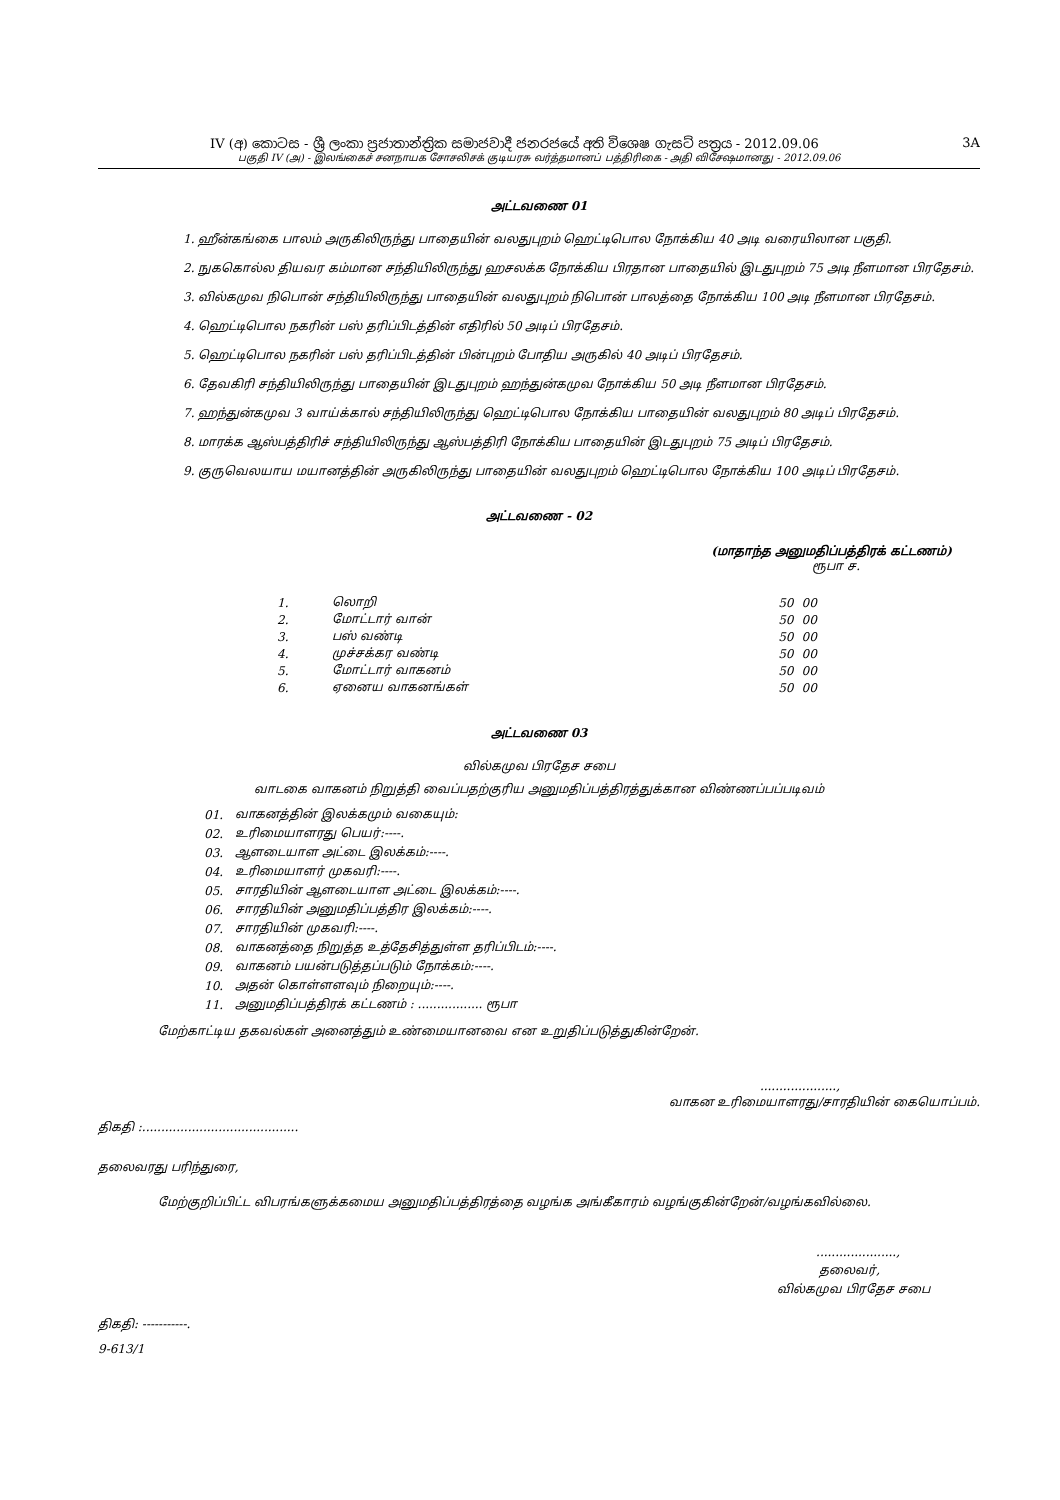IV (අ) කොටස - ශ්‍රී ලංකා ප්‍රජාතාන්ත්‍රික සමාජවාදී ජනරජයේ අති විශෙෂ ගැසට් පත්‍රය - 2012.09.06 3A
பகுதி IV (அ) - இலங்கைச் சனநாயக சோசலிசக் குடியரசு வர்த்தமானப் பத்திரிகை - அதி விசேஷமானது - 2012.09.06
அட்டவணை 01
1. ஹீன்கங்கை பாலம் அருகிலிருந்து பாதையின் வலதுபுறம் ஹெட்டிபொல நோக்கிய 40 அடி வரையிலான பகுதி.
2. நுககொல்ல தியவர கம்மான சந்தியிலிருந்து ஹசலக்க நோக்கிய பிரதான பாதையில் இடதுபுறம் 75 அடி நீளமான பிரதேசம்.
3. வில்கமுவ நிபொன் சந்தியிலிருந்து பாதையின் வலதுபுறம் நிபொன் பாலத்தை நோக்கிய 100 அடி நீளமான பிரதேசம்.
4. ஹெட்டிபொல நகரின் பஸ் தரிப்பிடத்தின் எதிரில் 50 அடிப் பிரதேசம்.
5. ஹெட்டிபொல நகரின் பஸ் தரிப்பிடத்தின் பின்புறம் போதிய அருகில் 40 அடிப் பிரதேசம்.
6. தேவகிரி சந்தியிலிருந்து பாதையின் இடதுபுறம் ஹந்துன்கமுவ நோக்கிய 50 அடி நீளமான பிரதேசம்.
7. ஹந்துன்கமுவ 3 வாய்க்கால் சந்தியிலிருந்து ஹெட்டிபொல நோக்கிய பாதையின் வலதுபுறம் 80 அடிப் பிரதேசம்.
8. மாரக்க ஆஸ்பத்திரிச் சந்தியிலிருந்து ஆஸ்பத்திரி நோக்கிய பாதையின் இடதுபுறம் 75 அடிப் பிரதேசம்.
9. குருவெலயாய மயானத்தின் அருகிலிருந்து பாதையின் வலதுபுறம் ஹெட்டிபொல நோக்கிய 100 அடிப் பிரதேசம்.
அட்டவணை - 02
(மாதாந்த அனுமதிப்பத்திரக் கட்டணம்)
ரூபா ச.
| 1. | லொறி | 50 | 00 |
| 2. | மோட்டார் வான் | 50 | 00 |
| 3. | பஸ் வண்டி | 50 | 00 |
| 4. | முச்சக்கர வண்டி | 50 | 00 |
| 5. | மோட்டார் வாகனம் | 50 | 00 |
| 6. | ஏனைய வாகனங்கள் | 50 | 00 |
அட்டவணை 03
வில்கமுவ பிரதேச சபை
வாடகை வாகனம் நிறுத்தி வைப்பதற்குரிய அனுமதிப்பத்திரத்துக்கான விண்ணப்பப்படிவம்
| 01. | வாகனத்தின் இலக்கமும் வகையும்: |
| 02. | உரிமையாளரது பெயர்:----. |
| 03. | ஆளடையாள அட்டை இலக்கம்:----. |
| 04. | உரிமையாளர் முகவரி:----. |
| 05. | சாரதியின் ஆளடையாள அட்டை இலக்கம்:----. |
| 06. | சாரதியின் அனுமதிப்பத்திர இலக்கம்:----. |
| 07. | சாரதியின் முகவரி:----. |
| 08. | வாகனத்தை நிறுத்த உத்தேசித்துள்ள தரிப்பிடம்:----. |
| 09. | வாகனம் பயன்படுத்தப்படும் நோக்கம்:----. |
| 10. | அதன் கொள்ளளவும் நிறையும்:----. |
| 11. | அனுமதிப்பத்திரக் கட்டணம் : ................. ரூபா |
மேற்காட்டிய தகவல்கள் அனைத்தும் உண்மையானவை என உறுதிப்படுத்துகின்றேன்.
....................,
வாகன உரிமையாளரது/சாரதியின் கையொப்பம்.
திகதி :.........................................
தலைவரது பரிந்துரை,
மேற்குறிப்பிட்ட விபரங்களுக்கமைய அனுமதிப்பத்திரத்தை வழங்க அங்கீகாரம் வழங்குகின்றேன்/வழங்கவில்லை.
.....................,
தலைவர்,
வில்கமுவ பிரதேச சபை
திகதி: -----------.
9-613/1